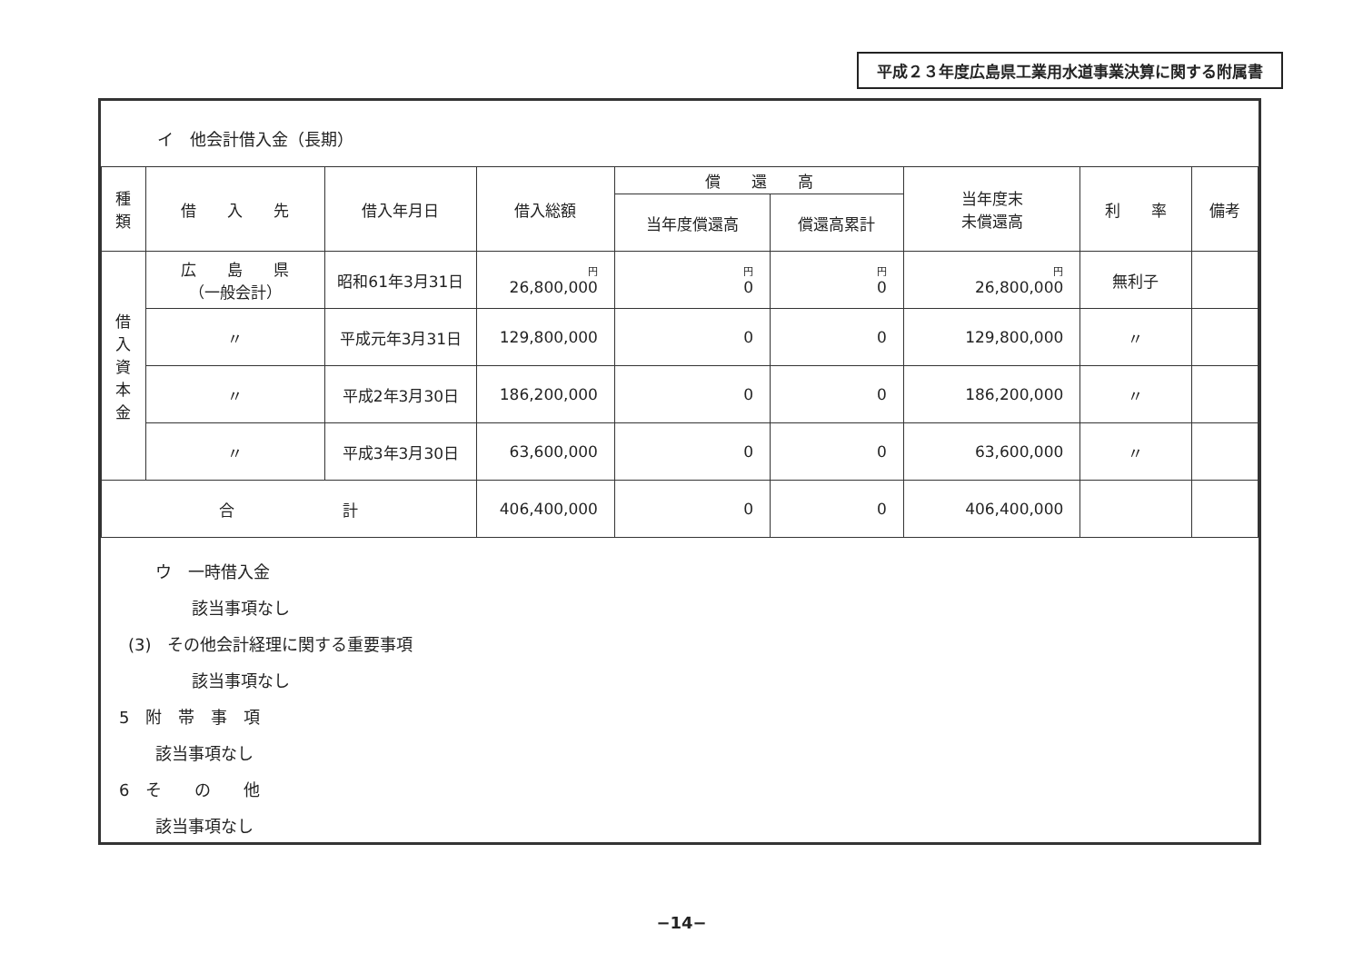平成２３年度広島県工業用水道事業決算に関する附属書
イ　他会計借入金（長期）
| 種 類 | 借 入 先 | 借入年月日 | 借入総額 | 償 還 高 | | 当年度末 未償還高 | 利 率 | 備考 |
| --- | --- | --- | --- | --- | --- | --- | --- | --- |
| | | | | 当年度償還高 | 償還高累計 | | | |
| 借 入 資 本 金 | 広 島 県 （一般会計） | 昭和61年3月31日 | 円 26,800,000 | 円 0 | 円 0 | 円 26,800,000 | 無利子 | |
| | 〃 | 平成元年3月31日 | 129,800,000 | 0 | 0 | 129,800,000 | 〃 | |
| | 〃 | 平成2年3月30日 | 186,200,000 | 0 | 0 | 186,200,000 | 〃 | |
| | 〃 | 平成3年3月30日 | 63,600,000 | 0 | 0 | 63,600,000 | 〃 | |
| 合 計 | | | 406,400,000 | 0 | 0 | 406,400,000 | | |
ウ　一時借入金
該当事項なし
(3)　その他会計経理に関する重要事項
該当事項なし
5　附　帯　事　項
該当事項なし
6　そ　　の　　他
該当事項なし
−14−